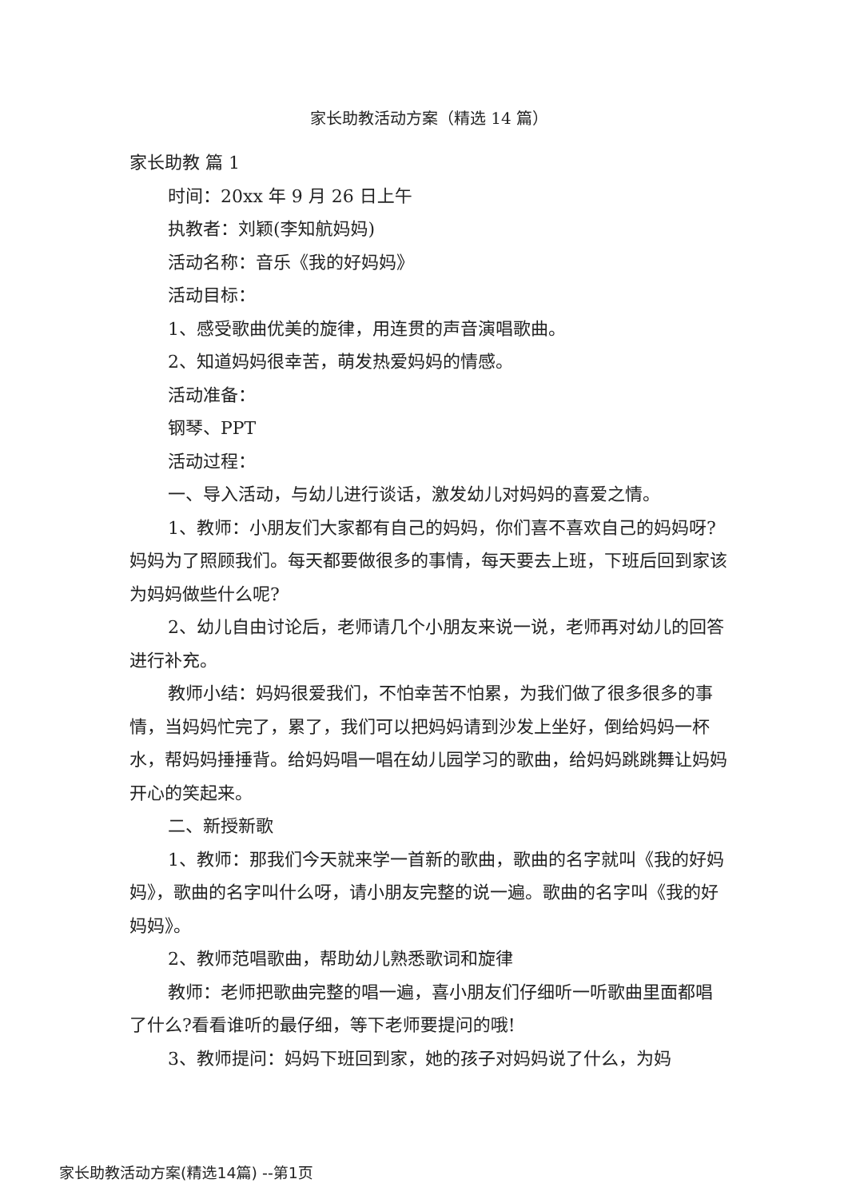家长助教活动方案（精选 14 篇）
家长助教 篇 1
时间：20xx 年 9 月 26 日上午
执教者：刘颖(李知航妈妈)
活动名称：音乐《我的好妈妈》
活动目标：
1、感受歌曲优美的旋律，用连贯的声音演唱歌曲。
2、知道妈妈很幸苦，萌发热爱妈妈的情感。
活动准备：
钢琴、PPT
活动过程：
一、导入活动，与幼儿进行谈话，激发幼儿对妈妈的喜爱之情。
1、教师：小朋友们大家都有自己的妈妈，你们喜不喜欢自己的妈妈呀?妈妈为了照顾我们。每天都要做很多的事情，每天要去上班，下班后回到家该为妈妈做些什么呢?
2、幼儿自由讨论后，老师请几个小朋友来说一说，老师再对幼儿的回答进行补充。
教师小结：妈妈很爱我们，不怕幸苦不怕累，为我们做了很多很多的事情，当妈妈忙完了，累了，我们可以把妈妈请到沙发上坐好，倒给妈妈一杯水，帮妈妈捶捶背。给妈妈唱一唱在幼儿园学习的歌曲，给妈妈跳跳舞让妈妈开心的笑起来。
二、新授新歌
1、教师：那我们今天就来学一首新的歌曲，歌曲的名字就叫《我的好妈妈》，歌曲的名字叫什么呀，请小朋友完整的说一遍。歌曲的名字叫《我的好妈妈》。
2、教师范唱歌曲，帮助幼儿熟悉歌词和旋律
教师：老师把歌曲完整的唱一遍，喜小朋友们仔细听一听歌曲里面都唱了什么?看看谁听的最仔细，等下老师要提问的哦!
3、教师提问：妈妈下班回到家，她的孩子对妈妈说了什么，为妈
家长助教活动方案(精选14篇) --第1页